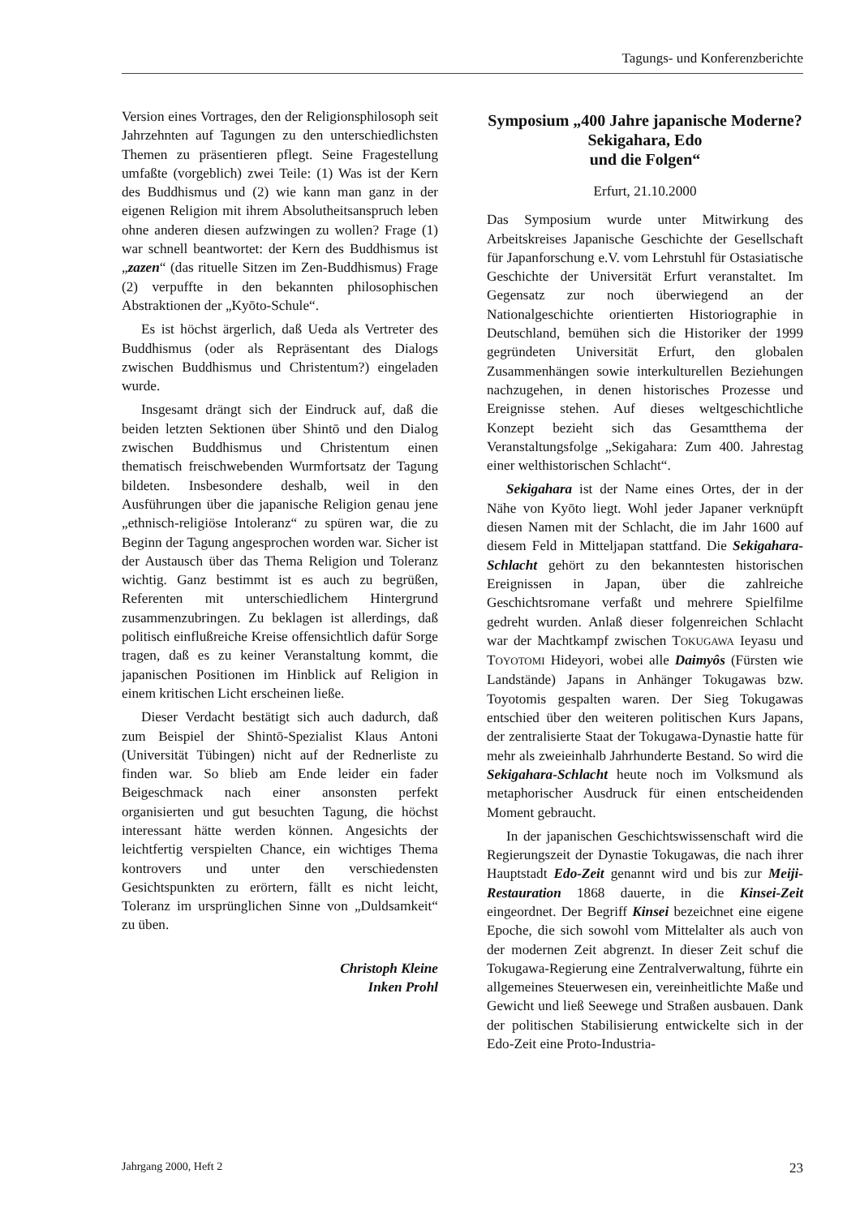Tagungs- und Konferenzberichte
Version eines Vortrages, den der Religionsphilosoph seit Jahrzehnten auf Tagungen zu den unterschiedlichsten Themen zu präsentieren pflegt. Seine Fragestellung umfaßte (vorgeblich) zwei Teile: (1) Was ist der Kern des Buddhismus und (2) wie kann man ganz in der eigenen Religion mit ihrem Absolutheitsanspruch leben ohne anderen diesen aufzwingen zu wollen? Frage (1) war schnell beantwortet: der Kern des Buddhismus ist „zazen“ (das rituelle Sitzen im Zen-Buddhismus) Frage (2) verpuffte in den bekannten philosophischen Abstraktionen der „Kyōto-Schule“.
Es ist höchst ärgerlich, daß Ueda als Vertreter des Buddhismus (oder als Repräsentant des Dialogs zwischen Buddhismus und Christentum?) eingeladen wurde.
Insgesamt drängt sich der Eindruck auf, daß die beiden letzten Sektionen über Shintō und den Dialog zwischen Buddhismus und Christentum einen thematisch freischwebenden Wurmfortsatz der Tagung bildeten. Insbesondere deshalb, weil in den Ausführungen über die japanische Religion genau jene „ethnisch-religiöse Intoleranz“ zu spüren war, die zu Beginn der Tagung angesprochen worden war. Sicher ist der Austausch über das Thema Religion und Toleranz wichtig. Ganz bestimmt ist es auch zu begrüßen, Referenten mit unterschiedlichem Hintergrund zusammenzubringen. Zu beklagen ist allerdings, daß politisch einflußreiche Kreise offensichtlich dafür Sorge tragen, daß es zu keiner Veranstaltung kommt, die japanischen Positionen im Hinblick auf Religion in einem kritischen Licht erscheinen ließe.
Dieser Verdacht bestätigt sich auch dadurch, daß zum Beispiel der Shintō-Spezialist Klaus Antoni (Universität Tübingen) nicht auf der Rednerliste zu finden war. So blieb am Ende leider ein fader Beigeschmack nach einer ansonsten perfekt organisierten und gut besuchten Tagung, die höchst interessant hätte werden können. Angesichts der leichtfertig verspielten Chance, ein wichtiges Thema kontrovers und unter den verschiedensten Gesichtspunkten zu erörtern, fällt es nicht leicht, Toleranz im ursprünglichen Sinne von „Duldsamkeit“ zu üben.
Christoph Kleine
Inken Prohl
Symposium „400 Jahre japanische Moderne? Sekigahara, Edo
und die Folgen“
Erfurt, 21.10.2000
Das Symposium wurde unter Mitwirkung des Arbeitskreises Japanische Geschichte der Gesellschaft für Japanforschung e.V. vom Lehrstuhl für Ostasiatische Geschichte der Universität Erfurt veranstaltet. Im Gegensatz zur noch überwiegend an der Nationalgeschichte orientierten Historiographie in Deutschland, bemühen sich die Historiker der 1999 gegründeten Universität Erfurt, den globalen Zusammenhängen sowie interkulturellen Beziehungen nachzugehen, in denen historisches Prozesse und Ereignisse stehen. Auf dieses weltgeschichtliche Konzept bezieht sich das Gesamtthema der Veranstaltungsfolge „Sekigahara: Zum 400. Jahrestag einer welthistorischen Schlacht“.
Sekigahara ist der Name eines Ortes, der in der Nähe von Kyōto liegt. Wohl jeder Japaner verknüpft diesen Namen mit der Schlacht, die im Jahr 1600 auf diesem Feld in Mitteljapan stattfand. Die Sekigahara-Schlacht gehört zu den bekanntesten historischen Ereignissen in Japan, über die zahlreiche Geschichtsromane verfaßt und mehrere Spielfilme gedreht wurden. Anlaß dieser folgenreichen Schlacht war der Machtkampf zwischen TOKUGAWA Ieyasu und TOYOTOMI Hideyori, wobei alle Daimyôs (Fürsten wie Landstände) Japans in Anhänger Tokugawas bzw. Toyotomis gespalten waren. Der Sieg Tokugawas entschied über den weiteren politischen Kurs Japans, der zentralisierte Staat der Tokugawa-Dynastie hatte für mehr als zweieinhalb Jahrhunderte Bestand. So wird die Sekigahara-Schlacht heute noch im Volksmund als metaphorischer Ausdruck für einen entscheidenden Moment gebraucht.
In der japanischen Geschichtswissenschaft wird die Regierungszeit der Dynastie Tokugawas, die nach ihrer Hauptstadt Edo-Zeit genannt wird und bis zur Meiji-Restauration 1868 dauerte, in die Kinsei-Zeit eingeordnet. Der Begriff Kinsei bezeichnet eine eigene Epoche, die sich sowohl vom Mittelalter als auch von der modernen Zeit abgrenzt. In dieser Zeit schuf die Tokugawa-Regierung eine Zentralverwaltung, führte ein allgemeines Steuerwesen ein, vereinheitlichte Maße und Gewicht und ließ Seewege und Straßen ausbauen. Dank der politischen Stabilisierung entwickelte sich in der Edo-Zeit eine Proto-Industria-
Jahrgang 2000, Heft 2 23